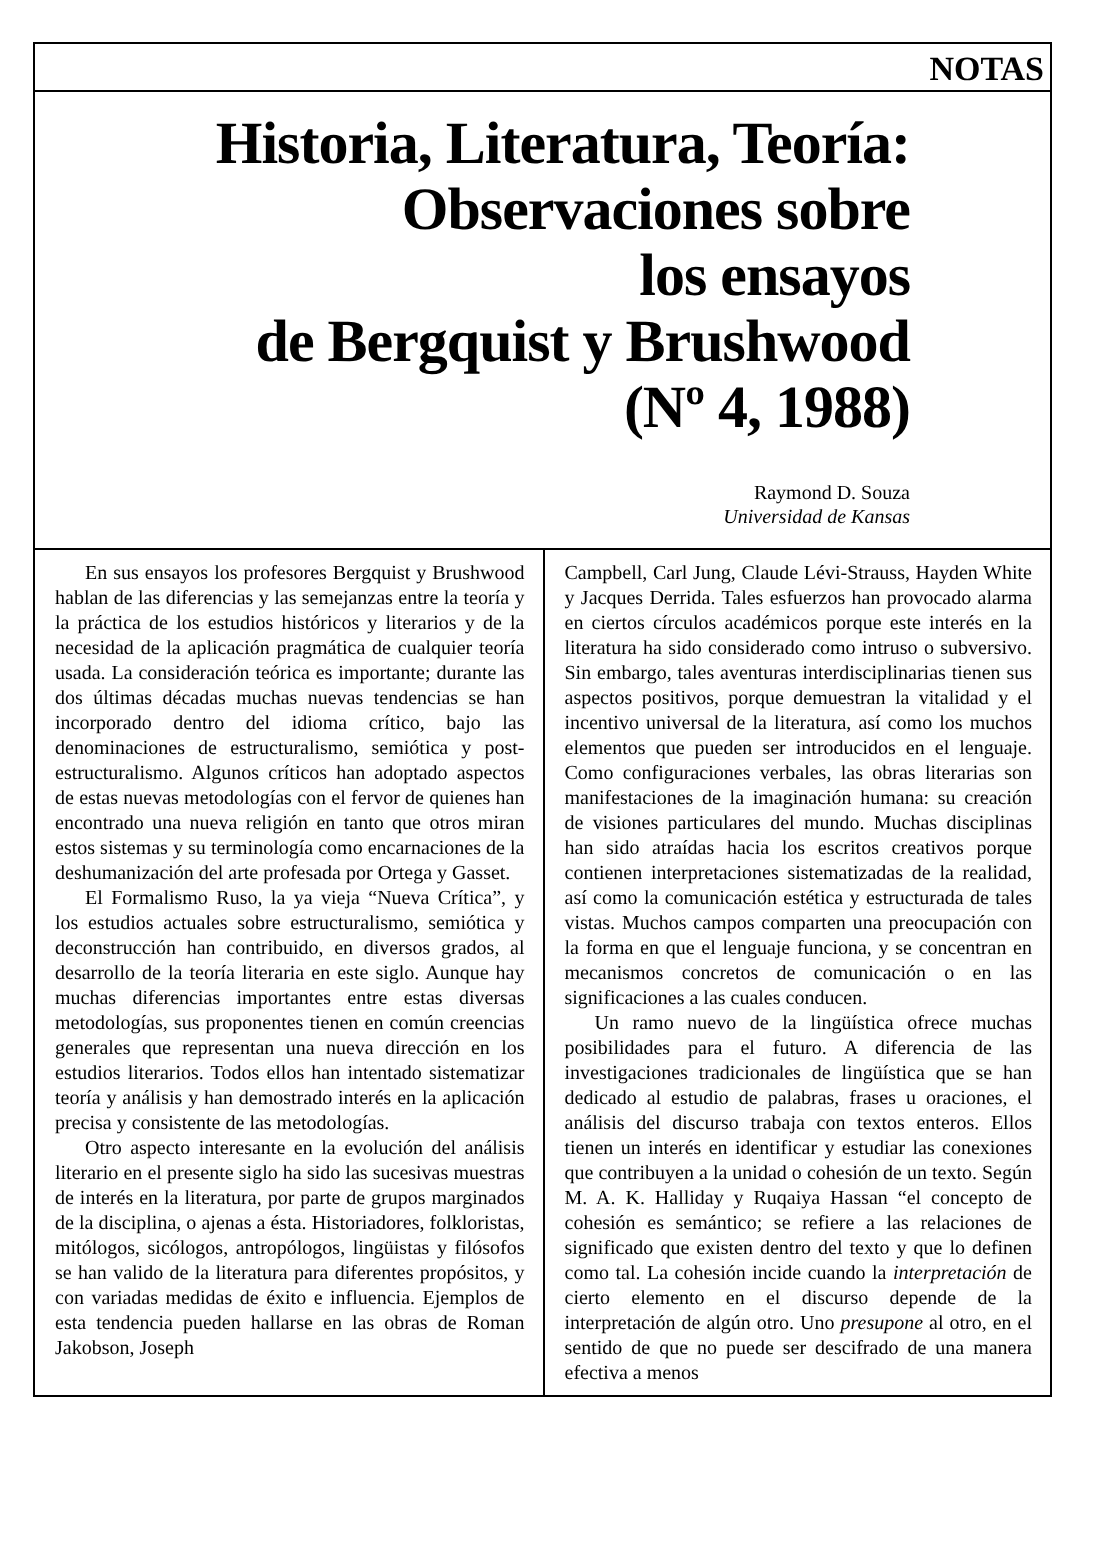NOTAS
Historia, Literatura, Teoría:
Observaciones sobre
los ensayos
de Bergquist y Brushwood
(Nº 4, 1988)
Raymond D. Souza
Universidad de Kansas
En sus ensayos los profesores Bergquist y Brushwood hablan de las diferencias y las semejanzas entre la teoría y la práctica de los estudios históricos y literarios y de la necesidad de la aplicación pragmática de cualquier teoría usada. La consideración teórica es importante; durante las dos últimas décadas muchas nuevas tendencias se han incorporado dentro del idioma crítico, bajo las denominaciones de estructuralismo, semiótica y post-estructuralismo. Algunos críticos han adoptado aspectos de estas nuevas metodologías con el fervor de quienes han encontrado una nueva religión en tanto que otros miran estos sistemas y su terminología como encarnaciones de la deshumanización del arte profesada por Ortega y Gasset.
El Formalismo Ruso, la ya vieja “Nueva Crítica”, y los estudios actuales sobre estructuralismo, semiótica y deconstrucción han contribuido, en diversos grados, al desarrollo de la teoría literaria en este siglo. Aunque hay muchas diferencias importantes entre estas diversas metodologías, sus proponentes tienen en común creencias generales que representan una nueva dirección en los estudios literarios. Todos ellos han intentado sistematizar teoría y análisis y han demostrado interés en la aplicación precisa y consistente de las metodologías.
Otro aspecto interesante en la evolución del análisis literario en el presente siglo ha sido las sucesivas muestras de interés en la literatura, por parte de grupos marginados de la disciplina, o ajenas a ésta. Historiadores, folkloristas, mitólogos, sicólogos, antropólogos, lingüistas y filósofos se han valido de la literatura para diferentes propósitos, y con variadas medidas de éxito e influencia. Ejemplos de esta tendencia pueden hallarse en las obras de Roman Jakobson, Joseph
Campbell, Carl Jung, Claude Lévi-Strauss, Hayden White y Jacques Derrida. Tales esfuerzos han provocado alarma en ciertos círculos académicos porque este interés en la literatura ha sido considerado como intruso o subversivo. Sin embargo, tales aventuras interdisciplinarias tienen sus aspectos positivos, porque demuestran la vitalidad y el incentivo universal de la literatura, así como los muchos elementos que pueden ser introducidos en el lenguaje. Como configuraciones verbales, las obras literarias son manifestaciones de la imaginación humana: su creación de visiones particulares del mundo. Muchas disciplinas han sido atraídas hacia los escritos creativos porque contienen interpretaciones sistematizadas de la realidad, así como la comunicación estética y estructurada de tales vistas. Muchos campos comparten una preocupación con la forma en que el lenguaje funciona, y se concentran en mecanismos concretos de comunicación o en las significaciones a las cuales conducen.
Un ramo nuevo de la lingüística ofrece muchas posibilidades para el futuro. A diferencia de las investigaciones tradicionales de lingüística que se han dedicado al estudio de palabras, frases u oraciones, el análisis del discurso trabaja con textos enteros. Ellos tienen un interés en identificar y estudiar las conexiones que contribuyen a la unidad o cohesión de un texto. Según M. A. K. Halliday y Ruqaiya Hassan “el concepto de cohesión es semántico; se refiere a las relaciones de significado que existen dentro del texto y que lo definen como tal. La cohesión incide cuando la interpretación de cierto elemento en el discurso depende de la interpretación de algún otro. Uno presupone al otro, en el sentido de que no puede ser descifrado de una manera efectiva a menos